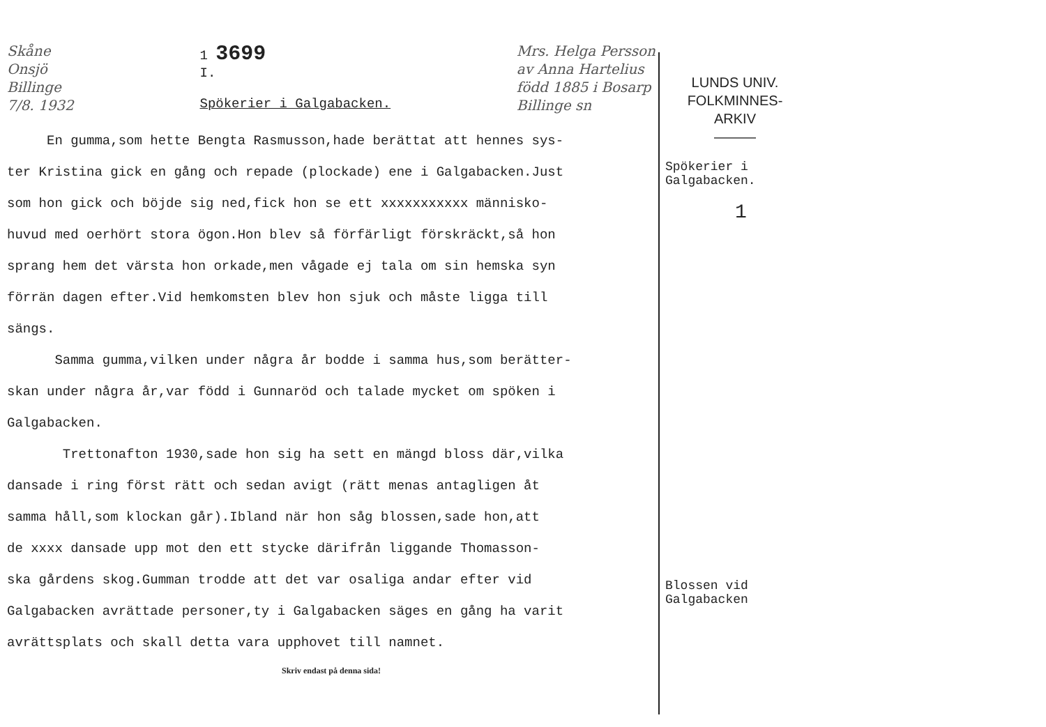Skåne
Onsjö
Billinge
7/8. 1932
1 3699
I.
Spökerier i Galgabacken.
Mrs. Helga Persson
av Anna Hartelius
född 1885 i Bosarp
Billinge sn
En gumma,som hette Bengta Rasmusson,hade berättat att hennes sys-
ter Kristina gick en gång och repade (plockade) ene i Galgabacken.Just
som hon gick och böjde sig ned,fick hon se ett xxxxxxxxxxx människo-
huvud med oerhört stora ögon.Hon blev så förfärligt förskräckt,så hon
sprang hem det värsta hon orkade,men vågade ej tala om sin hemska syn
förrän dagen efter.Vid hemkomsten blev hon sjuk och måste ligga till
sängs.
Samma gumma,vilken under några år bodde i samma hus,som berätter-
skan under några år,var född i Gunnaröd och talade mycket om spöken i
Galgabacken.
Trettonafton 1930,sade hon sig ha sett en mängd bloss där,vilka
dansade i ring först rätt och sedan avigt (rätt menas antagligen åt
samma håll,som klockan går).Ibland när hon såg blossen,sade hon,att
de xxxx dansade upp mot den ett stycke därifrån liggande Thomasson-
ska gårdens skog.Gumman trodde att det var osaliga andar efter vid
Galgabacken avrättade personer,ty i Galgabacken säges en gång ha varit
avrättsplats och skall detta vara upphovet till namnet.
Skriv endast på denna sida!
LUNDS UNIV.
FOLKMINNES-
ARKIV
———
Spökerier i
Galgabacken.
1
Blossen vid
Galgabacken